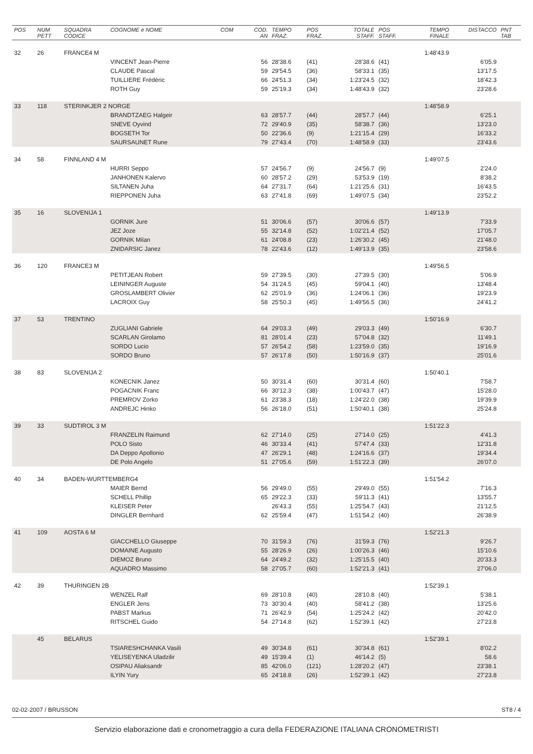| POS | NUM PETT | SQUADRA CODICE | COGNOME e NOME | COM | COD. AN | TEMPO FRAZ. | POS FRAZ. | TOTALE STAFF. | POS STAFF. | TEMPO FINALE | DISTACCO | PNT TAB |
| --- | --- | --- | --- | --- | --- | --- | --- | --- | --- | --- | --- | --- |
| 32 | 26 | FRANCE4 M | | | | | | | | 1:48'43.9 | | |
| | | | VINCENT Jean-Pierre | | 56 | 28'38.6 | (41) | 28'38.6 | (41) | | 6'05.9 | |
| | | | CLAUDE Pascal | | 59 | 29'54.5 | (36) | 58'33.1 | (35) | | 13'17.5 | |
| | | | TUILLIERE Frédéric | | 66 | 24'51.3 | (34) | 1:23'24.5 | (32) | | 18'42.3 | |
| | | | ROTH Guy | | 59 | 25'19.3 | (34) | 1:48'43.9 | (32) | | 23'28.6 | |
| 33 | 118 | STERINKJER 2 NORGE | | | | | | | | 1:48'58.9 | | |
| | | | BRANDTZAEG Halgeir | | 63 | 28'57.7 | (44) | 28'57.7 | (44) | | 6'25.1 | |
| | | | SNEVE Oyvind | | 72 | 29'40.9 | (35) | 58'38.7 | (36) | | 13'23.0 | |
| | | | BOGSETH Tor | | 50 | 22'36.6 | (9) | 1:21'15.4 | (29) | | 16'33.2 | |
| | | | SAURSAUNET Rune | | 79 | 27'43.4 | (70) | 1:48'58.9 | (33) | | 23'43.6 | |
| 34 | 58 | FINNLAND 4 M | | | | | | | | 1:49'07.5 | | |
| | | | HURRI Seppo | | 57 | 24'56.7 | (9) | 24'56.7 | (9) | | 2'24.0 | |
| | | | JANHONEN Kalervo | | 60 | 28'57.2 | (29) | 53'53.9 | (19) | | 8'38.2 | |
| | | | SILTANEN Juha | | 64 | 27'31.7 | (64) | 1:21'25.6 | (31) | | 16'43.5 | |
| | | | RIEPPONEN Juha | | 63 | 27'41.8 | (69) | 1:49'07.5 | (34) | | 23'52.2 | |
| 35 | 16 | SLOVENIJA 1 | | | | | | | | 1:49'13.9 | | |
| | | | GORNIK Jure | | 51 | 30'06.6 | (57) | 30'06.6 | (57) | | 7'33.9 | |
| | | | JEZ Joze | | 55 | 32'14.8 | (52) | 1:02'21.4 | (52) | | 17'05.7 | |
| | | | GORNIK Milan | | 61 | 24'08.8 | (23) | 1:26'30.2 | (45) | | 21'48.0 | |
| | | | ZNIDARSIC Janez | | 78 | 22'43.6 | (12) | 1:49'13.9 | (35) | | 23'58.6 | |
| 36 | 120 | FRANCE3 M | | | | | | | | 1:49'56.5 | | |
| | | | PETITJEAN Robert | | 59 | 27'39.5 | (30) | 27'39.5 | (30) | | 5'06.9 | |
| | | | LEININGER Auguste | | 54 | 31'24.5 | (45) | 59'04.1 | (40) | | 13'48.4 | |
| | | | GROSLAMBERT Olivier | | 62 | 25'01.9 | (36) | 1:24'06.1 | (36) | | 19'23.9 | |
| | | | LACROIX Guy | | 58 | 25'50.3 | (45) | 1:49'56.5 | (36) | | 24'41.2 | |
| 37 | 53 | TRENTINO | | | | | | | | 1:50'16.9 | | |
| | | | ZUGLIANI Gabriele | | 64 | 29'03.3 | (49) | 29'03.3 | (49) | | 6'30.7 | |
| | | | SCARLAN Girolamo | | 81 | 28'01.4 | (23) | 57'04.8 | (32) | | 11'49.1 | |
| | | | SORDO Lucio | | 57 | 26'54.2 | (58) | 1:23'59.0 | (35) | | 19'16.9 | |
| | | | SORDO Bruno | | 57 | 26'17.8 | (50) | 1:50'16.9 | (37) | | 25'01.6 | |
| 38 | 83 | SLOVENIJA 2 | | | | | | | | 1:50'40.1 | | |
| | | | KONECNIK Janez | | 50 | 30'31.4 | (60) | 30'31.4 | (60) | | 7'58.7 | |
| | | | POGACNIK Franc | | 66 | 30'12.3 | (38) | 1:00'43.7 | (47) | | 15'28.0 | |
| | | | PREMROV Zorko | | 61 | 23'38.3 | (18) | 1:24'22.0 | (38) | | 19'39.9 | |
| | | | ANDREJC Hinko | | 56 | 26'18.0 | (51) | 1:50'40.1 | (38) | | 25'24.8 | |
| 39 | 33 | SUDTIROL 3 M | | | | | | | | 1:51'22.3 | | |
| | | | FRANZELIN Raimund | | 62 | 27'14.0 | (25) | 27'14.0 | (25) | | 4'41.3 | |
| | | | POLO Sisto | | 46 | 30'33.4 | (41) | 57'47.4 | (33) | | 12'31.8 | |
| | | | DA Deppo Apollonio | | 47 | 26'29.1 | (48) | 1:24'16.6 | (37) | | 19'34.4 | |
| | | | DE Polo Angelo | | 51 | 27'05.6 | (59) | 1:51'22.3 | (39) | | 26'07.0 | |
| 40 | 34 | BADEN-WURTTEMBERG4 | | | | | | | | 1:51'54.2 | | |
| | | | MAIER Bernd | | 56 | 29'49.0 | (55) | 29'49.0 | (55) | | 7'16.3 | |
| | | | SCHELL Phillip | | 65 | 29'22.3 | (33) | 59'11.3 | (41) | | 13'55.7 | |
| | | | KLEISER Peter | | | 26'43.3 | (55) | 1:25'54.7 | (43) | | 21'12.5 | |
| | | | DINGLER Bernhard | | 62 | 25'59.4 | (47) | 1:51'54.2 | (40) | | 26'38.9 | |
| 41 | 109 | AOSTA 6 M | | | | | | | | 1:52'21.3 | | |
| | | | GIACCHELLO Giuseppe | | 70 | 31'59.3 | (76) | 31'59.3 | (76) | | 9'26.7 | |
| | | | DOMAINE Augusto | | 55 | 28'26.9 | (26) | 1:00'26.3 | (46) | | 15'10.6 | |
| | | | DIEMOZ Bruno | | 64 | 24'49.2 | (32) | 1:25'15.5 | (40) | | 20'33.3 | |
| | | | AQUADRO Massimo | | 58 | 27'05.7 | (60) | 1:52'21.3 | (41) | | 27'06.0 | |
| 42 | 39 | THURINGEN 2B | | | | | | | | 1:52'39.1 | | |
| | | | WENZEL Ralf | | 69 | 28'10.8 | (40) | 28'10.8 | (40) | | 5'38.1 | |
| | | | ENGLER Jens | | 73 | 30'30.4 | (40) | 58'41.2 | (38) | | 13'25.6 | |
| | | | PABST Markus | | 71 | 26'42.9 | (54) | 1:25'24.2 | (42) | | 20'42.0 | |
| | | | RITSCHEL Guido | | 54 | 27'14.8 | (62) | 1:52'39.1 | (42) | | 27'23.8 | |
| | 45 | BELARUS | | | | | | | | 1:52'39.1 | | |
| | | | TSIARESHCHANKA Vasili | | 49 | 30'34.8 | (61) | 30'34.8 | (61) | | 8'02.2 | |
| | | | YELISEYENKA Uladzilir | | 49 | 15'39.4 | (1) | 46'14.2 | (5) | | 58.6 | |
| | | | OSIPAU Aliaksandr | | 85 | 42'06.0 | (121) | 1:28'20.2 | (47) | | 23'38.1 | |
| | | | ILYIN Yury | | 65 | 24'18.8 | (26) | 1:52'39.1 | (42) | | 27'23.8 | |
02-02-2007 / BRUSSON ST8 / 4
Servizio elaborazione dati e cronometraggio a cura della FEDERAZIONE ITALIANA CRONOMETRISTI